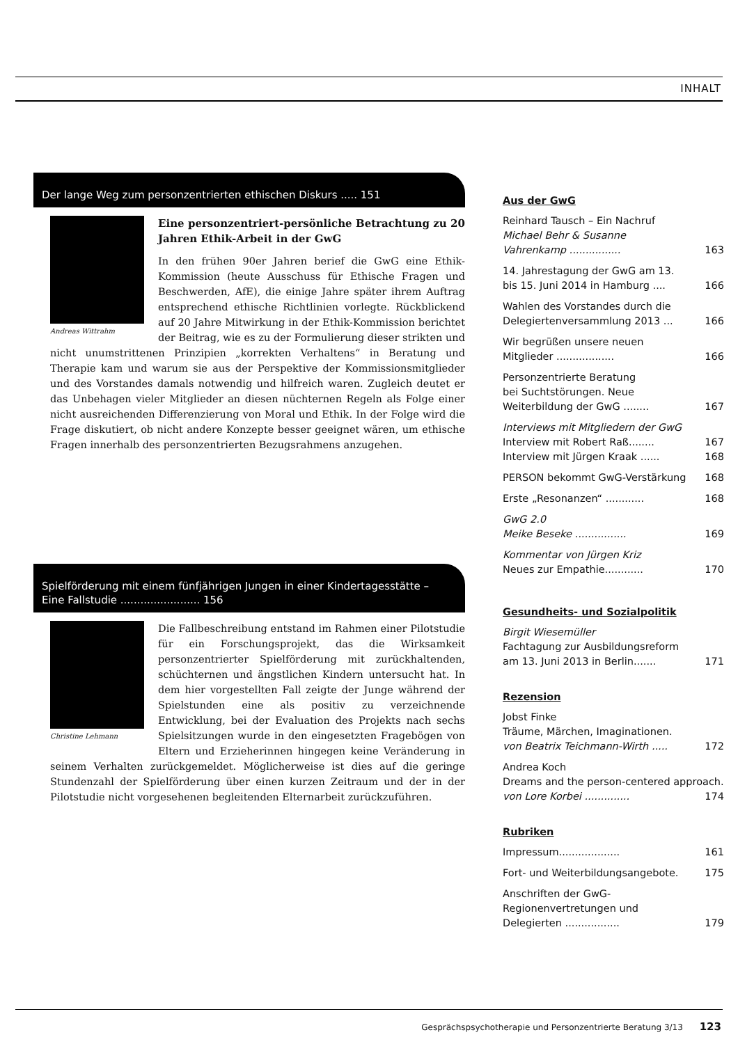INHALT
Der lange Weg zum personzentrierten ethischen Diskurs ..... 151
Andreas Wittrahm
Eine personzentriert-persönliche Betrachtung zu 20 Jahren Ethik-Arbeit in der GwG
In den frühen 90er Jahren berief die GwG eine Ethik-Kommission (heute Ausschuss für Ethische Fragen und Beschwerden, AfE), die einige Jahre später ihrem Auftrag entsprechend ethische Richtlinien vorlegte. Rückblickend auf 20 Jahre Mitwirkung in der Ethik-Kommission berichtet der Beitrag, wie es zu der Formulierung dieser strikten und nicht unumstrittenen Prinzipien „korrekten Verhaltens“ in Beratung und Therapie kam und warum sie aus der Perspektive der Kommissionsmitglieder und des Vorstandes damals notwendig und hilfreich waren. Zugleich deutet er das Unbehagen vieler Mitglieder an diesen nüchternen Regeln als Folge einer nicht ausreichenden Differenzierung von Moral und Ethik. In der Folge wird die Frage diskutiert, ob nicht andere Konzepte besser geeignet wären, um ethische Fragen innerhalb des personzentrierten Bezugsrahmens anzugehen.
Spielförderung mit einem fünfjährigen Jungen in einer Kindertagesstätte – Eine Fallstudie ........................ 156
Christine Lehmann
Die Fallbeschreibung entstand im Rahmen einer Pilotstudie für ein Forschungsprojekt, das die Wirksamkeit personzentrierter Spielförderung mit zurückhaltenden, schüchternen und ängstlichen Kindern untersucht hat. In dem hier vorgestellten Fall zeigte der Junge während der Spielstunden eine als positiv zu verzeichnende Entwicklung, bei der Evaluation des Projekts nach sechs Spielsitzungen wurde in den eingesetzten Fragebögen von Eltern und Erzieherinnen hingegen keine Veränderung in seinem Verhalten zurückgemeldet. Möglicherweise ist dies auf die geringe Stundenzahl der Spielförderung über einen kurzen Zeitraum und der in der Pilotstudie nicht vorgesehenen begleitenden Elternarbeit zurückzuführen.
Aus der GwG
Reinhard Tausch – Ein Nachruf
Michael Behr & Susanne
Vahrenkamp ................ 163
14. Jahrestagung der GwG am 13.
bis 15. Juni 2014 in Hamburg .... 166
Wahlen des Vorstandes durch die
Delegiertenversammlung 2013 ... 166
Wir begrüßen unsere neuen
Mitglieder .................. 166
Personzentrierte Beratung
bei Suchtstörungen. Neue
Weiterbildung der GwG ........ 167
Interviews mit Mitgliedern der GwG
Interview mit Robert Raß........ 167
Interview mit Jürgen Kraak ...... 168
PERSON bekommt GwG-Verstärkung 168
Erste „Resonanzen“ ............ 168
GwG 2.0
Meike Beseke ................ 169
Kommentar von Jürgen Kriz
Neues zur Empathie............ 170
Gesundheits- und Sozialpolitik
Birgit Wiesemüller
Fachtagung zur Ausbildungsreform
am 13. Juni 2013 in Berlin....... 171
Rezension
Jobst Finke
Träume, Märchen, Imaginationen.
von Beatrix Teichmann-Wirth ..... 172
Andrea Koch
Dreams and the person-centered approach.
von Lore Korbei .............. 174
Rubriken
Impressum................... 161
Fort- und Weiterbildungsangebote. 175
Anschriften der GwG-
Regionenvertretungen und
Delegierten ................. 179
Gesprächspsychotherapie und Personzentrierte Beratung 3/13 123